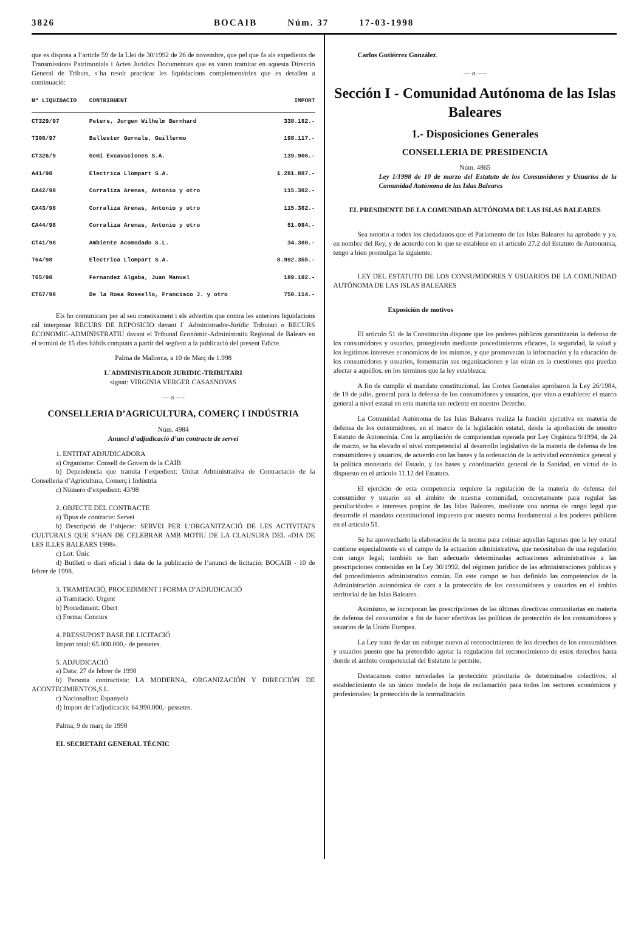3826 BOCAIB Núm. 37 17-03-1998
que es disposa a l’article 59 de la Llei de 30/1992 de 26 de novembre, que pel que fa als expedients de Transmissions Patrimonials i Actes Jurídics Documentats que es varen tramitar en aquesta Direcció General de Tributs, s´ha resolt practicar les liquidacions complementàries que es detallen a continuació:
| Nº LIQUIDACIO | CONTRIBUENT | IMPORT |
| --- | --- | --- |
| CT329/97 | Peters, Jurgen Wilhelm Bernhard | 338.182.- |
| T308/97 | Ballester Gornals, Guillermo | 198.117.- |
| CT326/9 | Gemi Excavaciones S.A. | 139.906.- |
| A41/98 | Electrica Llompart S.A. | 1.281.887.- |
| CA42/98 | Corraliza Arenas, Antonio y otro | 115.382.- |
| CA43/98 | Corraliza Arenas, Antonio y otro | 115.382.- |
| CA44/98 | Corraliza Arenas, Antonio y otro | 51.084.- |
| CT41/98 | Ambiente Acomodado S.L. | 34.380.- |
| T64/98 | Electrica Llompart S.A. | 8.992.355.- |
| T65/98 | Fernandez Algaba, Juan Manuel | 189.182.- |
| CT67/98 | De la Rosa Rossello, Francisco J. y otro | 750.114.- |
Els ho comunicam per al seu coneixament i els advertim que contra les anteriors liquidacions cál interposar RECURS DE REPOSICIO davant l´ Administrador-Jurídic Tributari o RECURS ECONOMIC-ADMINISTRATIU davant el Tribunal Econòmic-Administratiu Regional de Balears en el termini de 15 dies hàbils comptats a partir del següent a la publicació del present Edicte.
Palma de Mallorca, a 10 de Març de 1.998
L´ADMINISTRADOR JURIDIC-TRIBUTARI
signat: VIRGINIA VERGER CASASNOVAS
— o —-
CONSELLERIA D’AGRICULTURA, COMERÇ I INDÚSTRIA
Núm. 4984
Anunci d’adjudicació d’un contracte de servei
1. ENTITAT ADJUDICADORA
a) Organisme: Consell de Govern de la CAIB
b) Dependència que tramita l’expedient: Unitat Administrativa de Contractació de la Conselleria d’Agricultura, Comerç i Indústria
c) Número d’expedient: 43/98
2. OBJECTE DEL CONTRACTE
a) Tipus de contracte: Servei
b) Descripció de l’objecte: SERVEI PER L’ORGANITZACIÓ DE LES ACTIVITATS CULTURALS QUE S’HAN DE CELEBRAR AMB MOTIU DE LA CLAUSURA DEL «DIA DE LES ILLES BALEARS 1998».
c) Lot: Únic
d) Butlletí o diari oficial i data de la publicació de l’anunci de licitació: BOCAIB - 10 de febrer de 1998.
3. TRAMITACIÓ, PROCEDIMENT I FORMA D’ADJUDICACIÓ
a) Tramitació: Urgent
b) Procediment: Obert
c) Forma: Concurs
4. PRESSUPOST BASE DE LICITACIÓ
Import total: 65.000.000,- de pessetes.
5. ADJUDICACIÓ
a) Data: 27 de febrer de 1998
b) Persona contractista: LA MODERNA, ORGANIZACIÓN Y DIRECCIÓN DE ACONTECIMIENTOS,S.L.
c) Nacionalitat: Espanyola
d) Import de l’adjudicació: 64.990.000,- pessetes.
Palma, 9 de març de 1998
EL SECRETARI GENERAL TÈCNIC
Carlos Gutiérrez González.
— o —-
Sección I - Comunidad Autónoma de las Islas Baleares
1.- Disposiciones Generales
CONSELLERIA DE PRESIDENCIA
Núm. 4865
Ley 1/1998 de 10 de marzo del Estatuto de los Consumidores y Usuarios de la Comunidad Autónoma de las Islas Baleares
EL PRESIDENTE DE LA COMUNIDAD AUTÓNOMA DE LAS ISLAS BALEARES
Sea notorio a todos los ciudadanos que el Parlamento de las Islas Baleares ha aprobado y yo, en nombre del Rey, y de acuerdo con lo que se establece en el artículo 27.2 del Estatuto de Autonomía, tengo a bien promulgar la siguiente:
LEY DEL ESTATUTO DE LOS CONSUMIDORES Y USUARIOS DE LA COMUNIDAD AUTÓNOMA DE LAS ISLAS BALEARES
Exposición de motivos
El artículo 51 de la Constitución dispone que los poderes públicos garantizarán la defensa de los consumidores y usuarios, protegiendo mediante procedimientos eficaces, la seguridad, la salud y los legítimos intereses económicos de los mismos, y que promoverán la información y la educación de los consumidores y usuarios, fomentarán sus organizaciones y las oirán en la cuestiones que puedan afectar a aquéllos, en los términos que la ley establezca.
A fin de cumplir el mandato constitucional, las Cortes Generales aprobaron la Ley 26/1984, de 19 de julio, general para la defensa de los consumidores y usuarios, que vino a establecer el marco general a nivel estatal en esta materia tan reciente en nuestro Derecho.
La Comunidad Autónoma de las Islas Baleares realiza la función ejecutiva en materia de defensa de los consumidores, en el marco de la legislación estatal, desde la aprobación de nuestro Estatuto de Autonomía. Con la ampliación de competencias operada por Ley Orgánica 9/1994, de 24 de marzo, se ha elevado el nivel competencial al desarrollo legislativo de la materia de defensa de los consumidores y usuarios, de acuerdo con las bases y la ordenación de la actividad económica general y la política monetaria del Estado, y las bases y coordinación general de la Sanidad, en virtud de lo dispuesto en el artículo 11.12 del Estatuto.
El ejercicio de esta competencia requiere la regulación de la materia de defensa del consumidor y usuario en el ámbito de nuestra comunidad, concretamente para regular las peculiaridades e intereses propios de las Islas Baleares, mediante una norma de rango legal que desarrolle el mandato constitucional impuesto por nuestra norma fundamental a los poderes públicos en el artículo 51.
Se ha aprovechado la elaboración de la norma para colmar aquellas lagunas que la ley estatal contiene especialmente en el campo de la actuación administrativa, que necesitaban de una regulación con rango legal; también se han adecuado determinadas actuaciones administrativas a las prescripciones contenidas en la Ley 30/1992, del régimen jurídico de las administraciones públicas y del procedimiento administrativo común. En este campo se han definido las competencias de la Administración autonómica de cara a la protección de los consumidores y usuarios en el ámbito territorial de las Islas Baleares.
Asimismo, se incorporan las prescripciones de las últimas directivas comunitarias en materia de defensa del consumidor a fin de hacer efectivas las políticas de protección de los consumidores y usuarios de la Unión Europea.
La Ley trata de dar un enfoque nuevo al reconocimiento de los derechos de los consumidores y usuarios puesto que ha pretendido agotar la regulación del reconocimiento de estos derechos hasta donde el ámbito competencial del Estatuto le permite.
Destacamos como novedades la protección prioritaria de determinados colectivos; el establecimiento de un único modelo de hoja de reclamación para todos los sectores económicos y profesionales; la protección de la normalización